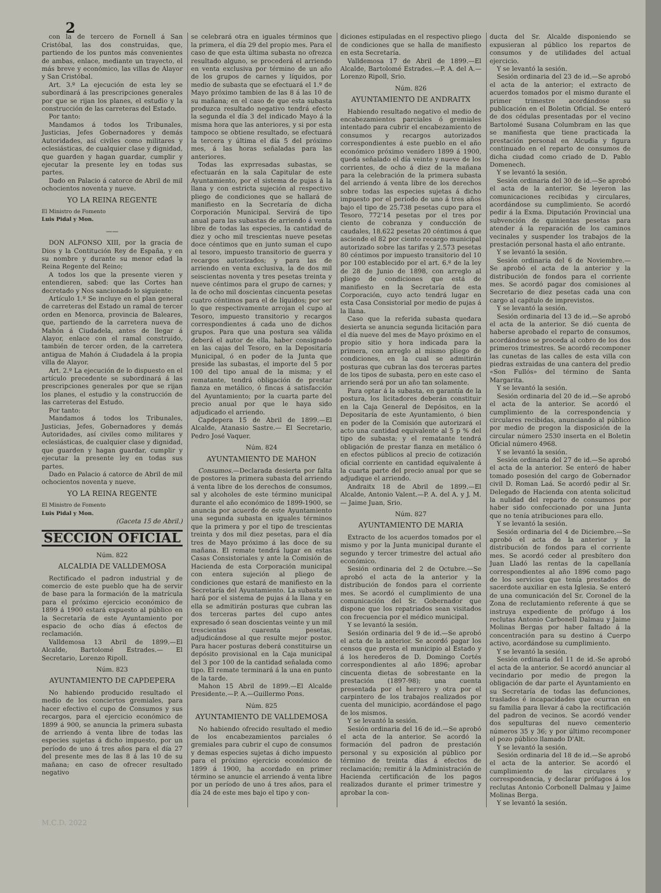2
con la de tercero de Fornell á San Cristóbal, las dos construidas, que, partiendo de los puntos más convenientes de ambas, enlace, mediante un trayecto, el más breve y económico, las villas de Alayor y San Cristóbal.
Art. 3.º La ejecución de esta ley se subordinará á las prescripciones generales por que se rijan los planes, el estudio y la construcción de las carreteras del Estado.
Por tanto:
Mandamos á todos los Tribunales, Justicias, Jefes Gobernadores y demás Autoridades, así civiles como militares y eclesiásticas, de cualquier clase y dignidad, que guarden y hagan guardar, cumplir y ejecutar la presente ley en todas sus partes.
Dado en Palacio á catorce de Abril de mil ochocientos noventa y nueve.
YO LA REINA REGENTE
El Ministro de Fomento
Luis Pidal y Mon.
——
DON ALFONSO XIII, por la gracia de Dios y la Contitución Rey de España, y en su nombre y durante su menor edad la Reina Regente del Reino;
A todos los que la presente vieren y entendieren, sabed: que las Cortes han decretado y Nos sancionado lo siguiente:
Artículo 1.º Se incluye en el plan general de carreteras del Estado un ramal de tercer orden en Menorca, provincia de Baleares, que, partiendo de la carretera nueva de Mahón á Ciudadela, antes de llegar á Alayor, enlace con el ramal construido, también de tercer orden, de la carretera antigua de Mahón á Ciudadela á la propia villa de Alayor.
Art. 2.º La ejecución de lo dispuesto en el artículo precedente se subordinará á las prescripciones generales por que se rijan los planes, el estudio y la construcción de las carreteras del Estudo.
Por tanto:
Mandamos á todos los Tribunales, Justicias, Jefes, Gobernadores y demás Autoridades, así civiles como militares y eclesiásticas, de cualquier clase y dignidad, que guarden y hagan guardar, cumplir y ejecutar la presente ley en todas sus partes.
Dado en Palacio á catorce de Abril de mil ochocientos noventa y nueve.
YO LA REINA REGENTE
El Ministro de Fomento
Luis Pidal y Mon.
(Gaceta 15 de Abril.)
SECCION OFICIAL
Núm. 822
ALCALDIA DE VALLDEMOSA
Rectificado el padron industrial y de comercio de este pueblo que ha de servir de base para la formación de la matrícula para el próximo ejercicio económico de 1899 á 1900 estará expuesto al público en la Secretaría de este Ayuntamiento por espacio de ocho días á efectos de reclamación.
Valldemosa 13 Abril de 1899.—El Alcalde, Bartolomé Estrades.— El Secretario, Lorenzo Ripoll.
Núm. 823
AYUNTAMIENTO DE CAPDEPERA
No habiendo producido resultado el medio de los conciertos gremiales, para hacer efectivo el cupo de Consumos y sus recargos, para el ejercicio económico de 1899 á 900, se anuncia la primera subasta de arriendo á venta libre de todas las especies sujetas á dicho impuesto, por un período de uno á tres años para el día 27 del presente mes de las 8 á las 10 de su mañana; en caso de ofrecer resultado negativo
se celebrará otra en iguales términos que la primera, el día 29 del propio mes. Para el caso de que esta última subasta no ofrezca resultado alguno, se procederá el arriendo en venta exclusiva por término de un año de los grupos de carnes y líquidos, por medio de subasta que se efectuará el 1.º de Mayo próximo tambien de las 8 á las 10 de su mañana; en el caso de que esta subasta produzca resultado negativo tendrá efecto la segunda el día 3 del indicado Mayo á la misma hora que las anteriores, y si por esta tampoco se obtiene resultado, se efectuará la tercera y última el día 5 del próximo mes, á las horas señaladas para las anteriores.
Todas las exprresadas subastas, se efectuarán en la sala Capitular de este Ayuntamiento, por el sistema de pujas á la llana y con estricta sujeción al respectivo pliego de condiciones que se hallará de manifiesto en la Secretaría de dicha Corporación Municipal. Servirá de tipo anual para las subastas de arriendo á venta libre de todas las especies, la cantidad de diez y ocho mil trescientas nueve pesetas doce céntimos que en junto suman el cupo al tesoro, impuesto transitorio de guerra y recargos autorizados; y para las de arriendo en venta exclusiva, la de dos mil seiscientas noventa y tres pesetas treinta y nueve céntimos para el grupo de carnes; y la de ocho mil doscientas cincuenta pesetas cuatro céntimos para el de líquidos; por ser lo que respectivamente arrojan el cupo al Tesoro, impuesto transitorio y recargos correspondientes á cada uno de dichos grupos. Para que una postura sea válida deberá el autor de ella, haber consignado en las cajas del Tesoro, en la Depositaría Municipal, ó en poder de la Junta que preside las subastas, el importe del 5 por 100 del tipo anual de la misma; y el rematante, tendrá obligación de prestar fianza en metálico, ó fincas á satisfacción del Ayuntamiento; por la cuarta parte del precio anual por que le haya sido adjudicado el arriendo.
Capdepera 15 de Abril de 1899.—El Alcalde, Atanasio Sastre.— El Secretario, Pedro José Vaquer.
Núm. 824
AYUNTAMIENTO DE MAHON
Consumos.—Declarada desierta por falta de postores la primera subasta del arriendo á venta libre de los derechos de consumos, sal y alcoholes de este término municipal durante el año económico de 1899-1900, se anuncia por acuerdo de este Ayuntamiento una segunda subasta en iguales términos que la primera y por el tipo de trescientas treinta y dos mil diez pesetas, para el día tres de Mayo próximo á las doce de su mañana. El remate tendrá lugar en estas Casas Consistoriales y ante la Comisión de Hacienda de esta Corporación municipal con entera sujeción al pliego de condiciones que estará de manifiesto en la Secretaría del Ayuntamiento. La subasta se hará por el sistema de pujas á la llana y en ella se admitirán posturas que cubran las dos terceras partes del cupo antes expresado ó sean doscientas veinte y un mil trescientas cuarenta pesetas, adjudicándose al que resulte mejor postor. Para hacer posturas deberá constituirse un depósito provisional en la Caja municipal del 3 por 100 de la cantidad señalada como tipo. El remate terminará á la una en punto de la tarde.
Mahon 15 Abril de 1899.—El Alcalde Presidente.—P. A.—Guillermo Pons.
Núm. 825
AYUNTAMIENTO DE VALLDEMOSA
No habiendo ofrecido resultado el medio de los encabezamientos parciales ó gremiales para cubrir el cupo de consumos y demas especies sujetas á dicho impuesto para el próximo ejercicio económico de 1899 á 1900, ha acordado en primer término se anuncie el arriendo á venta libre por un período de uno á tres años, para el día 24 de este mes bajo el tipo y con-
diciones estipuladas en el respectivo pliego de condiciones que se halla de manifiesto en esta Secretaría.
Valldemosa 17 de Abril de 1899.—El Alcalde, Bartolomé Estrades.—P. A. del A.—Lorenzo Ripoll, Srio.
Núm. 826
AYUNTAMIENTO DE ANDRAITX
Habiendo resultado negativo el medio de encabezamientos parciales ó gremiales intentado para cubrir el encabezamiento de consumos y recargos autorizados correspondientes á este pueblo en el año económico próximo venidero 1899 á 1900, queda señalado el día veinte y nueve de los corrientes, de ocho á diez de la mañana para la celebración de la primera subasta del arriendo á venta libre de los derechos sobre todas las especies sujetas á dicho impuesto por el período de uno á tres años bajo el tipo de 25.738 pesetas cupo para el Tesoro, 772'14 pesetas por el tres por ciento de cobranza y conducción de caudales, 18.622 pesetas 20 céntimos á que asciende el 82 por ciento recargo municipal autorizado sobre las tarifas y 2.573 pesetas 80 céntimos por impuesto transitorio del 10 por 100 establecido por el art. 6.º de la ley de 28 de Junio de 1898, con arreglo al pliego de condiciones que está de manifiesto en la Secretaría de esta Corporación, cuyo acto tendrá lugar en esta Casa Consistorial por medio de pujas á la llana.
Caso que la referida subasta quedara desierta se anuncia segunda licitación para el día nueve del mes de Mayo próximo en el propio sitio y hora indicada para la primera, con arreglo al mismo pliego de condiciones, en la cual se admitirán posturas que cubran las dos terceras partes de los tipos de subasta, pero en este caso el arriendo será por un año tan solamente.
Para optar á la subasta, en garantía de la postura, los licitadores deberán constituir en la Caja General de Depósitos, en la Depositaría de este Ayuntamiento, ó bien en poder de la Comisión que autorizará el acto una cantidad equivalente al 5 p % del tipo de subasta; y el rematante tendrá obligación de prestar fianza en metálico ó en efectos públicos al precio de cotización oficial corriente en cantidad equivalente á la cuarta parte del precio anual por que se adjudique el arriendo.
Andraitx 18 de Abril de 1899.—El Alcalde, Antonio Valent.—P. A. del A. y J. M.— Jaime Juan, Srio.
Núm. 827
AYUNTAMIENTO DE MARIA
Extracto de los acuerdos tomados por el mismo y por la Junta municipal durante el segundo y tercer trimestre del actual año económico.
Sesión ordinaria del 2 de Octubre.—Se aprobó el acta de la anterior y la distribución de fondos para el corriente mes. Se acordó el cumplimiento de una comunicación del Sr. Gobernador que dispone que los repatriados sean visitados con frecuencia por el médico municipal.
Y se levantó la sesión.
Sesión ordinaria del 9 de id.—Se aprobó el acta de la anterior. Se acordó pagar los censos que presta el municipio al Estado y á los herederos de D. Domingo Cortés correspondientes al año 1896; aprobar cincuenta dietas de sobrestante en la prestación (1897-98); una cuenta presentada por el herrero y otra por el carpintero de los trabajos realizados por cuenta del municipio, acordándose el pago de los mismos.
Y se levantó la sesión.
Sesión ordinaria del 16 de id.—Se aprobó el acta de la anterior. Se acordó la formación del padron de prestación personal y su exposición al público por término de treinta días á efectos de reclamación; remitir á la Administración de Hacienda certificación de los pagos realizados durante el primer trimestre y aprobar la con-
ducta del Sr. Alcalde disponiendo se expusieran al público los repartos de consumos y de utilidades del actual ejercicio.
Y se levantó la sesión.
Sesión ordinaria del 23 de id.—Se aprobó el acta de la anterior; el extracto de acuerdos tomados por el mismo durante el primer trimestre acordándose su publicación en el Boletin Oficial. Se enteró de dos cédulas presentadas por el vecino Bartolomé Susana Columbram en las que se manifiesta que tiene practicada la prestación personal en Alcudia y figura continuado en el reparto de consumos de dicha ciudad como criado de D. Pablo Domenech.
Y se levantó la sesión.
Sesión ordinaria del 30 de id.—Se aprobó el acta de la anterior. Se leyeron las comunicaciones recibidas y circulares, acordándose su cumplimiento. Se acordó pedir á la Exma. Diputación Provincial una subvención de quinientas pesetas para atender á la reparación de los caminos vecinales y suspender los trabajos de la prestación personal hasta el año entrante.
Y se levantó la sesión.
Sesión ordinaria del 6 de Noviembre.—Se aprobó el acta de la anterior y la distribución de fondos para el corriente mes. Se acordó pagar dos comisiones al Secretario de diez pesetas cada una con cargo al capítulo de imprevistos.
Y se levantó la sesión.
Sesión ordinaria del 13 de id.—Se aprobó el acta de la anterior. Se dió cuenta de haberse aprobado el reparto de consumos, acordándose se proceda al cobro de los dos primeros trimestres. Se acordó recomponer las cunetas de las calles de esta villa con piedras extraidas de una cantera del predio «Son Fullós» del término de Santa Margarita.
Y se levantó la sesión.
Sesión ordinaria del 20 de id.—Se aprobó el acta de la anterior. Se acordó el cumplimiento de la correspondencia y circulares recibidas, anunciando al público por medio de pregon la disposición de la circular número 2530 inserta en el Boletin Oficial número 4968.
Y se levantó la sesión.
Sesión ordinaria del 27 de id.—Se aprobó el acta de la anterior. Se enteró de haber tomado posesión del cargo de Gobernador civil D. Roman Laá. Se acordó pedir al Sr. Delegado de Hacienda con atenta solicitud la nulidad del reparto de consumos por haber sido confeccionado por una Junta que no tenía atribuciones para ello.
Y se levantó la sesión.
Sesión ordinaria del 4 de Diciembre.—Se aprobó el acta de la anterior y la distribución de fondos para el corriente mes. Se acordó ceder al presbítero don Juan Lladó las rentas de la capellanía correspondientes al año 1896 como pago de los servicios que tenía prestados de sacerdote auxiliar en esta Iglesia. Se enteró de una comunicación del Sr. Coronel de la Zona de reclutamiento referente á que se instruya expediente de prófugo á los reclutas Antonio Carbonell Dalmau y Jaime Molinas Bergas por haber faltado á la concentración para su destino á Cuerpo activo, acordándose su cumplimiento.
Y se levantó la sesión.
Sesión ordinaria del 11 de id.-Se aprobó el acta de la anterior. Se acordó anunciar al vecindario por medio de pregon la obligación de dar parte el Ayuntamiento en su Secretaría de todas las defunciones, traslados é incapacidades que ocurran en su familia para llevar á cabo la rectificación del padron de vecinos. Se acordó vender dos sepulturas del nuevo cementerio números 35 y 36; y por último recomponer el pozo público llamado D'Alt.
Y se levantó la sesión.
Sesión ordinaria del 18 de id.—Se aprobó el acta de la anterior. Se acordó el cumplimiento de las circulares y correspondencia, y declarar prófugos á los reclutas Antonio Corbonell Dalmau y Jaime Molinas Berga.
Y se levantó la sesión.
M.C.D. 2022